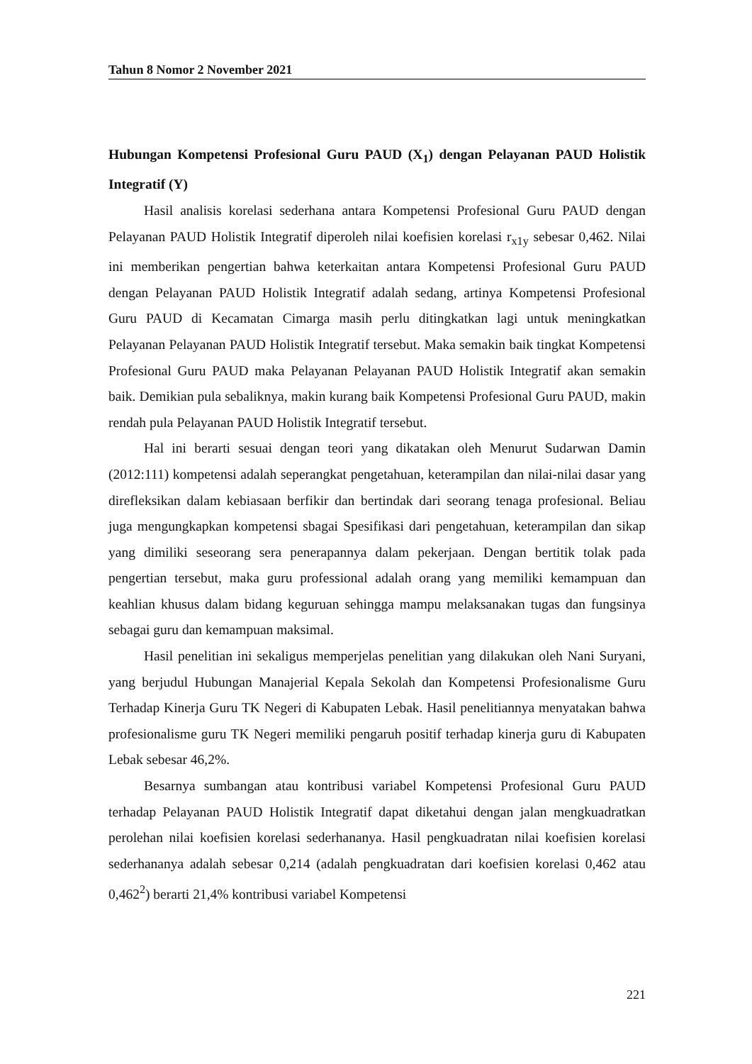Tahun 8 Nomor 2 November 2021
Hubungan Kompetensi Profesional Guru PAUD (X<sub>1</sub>) dengan Pelayanan PAUD Holistik Integratif (Y)
Hasil analisis korelasi sederhana antara Kompetensi Profesional Guru PAUD dengan Pelayanan PAUD Holistik Integratif diperoleh nilai koefisien korelasi r<sub>x1y</sub> sebesar 0,462. Nilai ini memberikan pengertian bahwa keterkaitan antara Kompetensi Profesional Guru PAUD dengan Pelayanan PAUD Holistik Integratif adalah sedang, artinya Kompetensi Profesional Guru PAUD di Kecamatan Cimarga masih perlu ditingkatkan lagi untuk meningkatkan Pelayanan Pelayanan PAUD Holistik Integratif tersebut. Maka semakin baik tingkat Kompetensi Profesional Guru PAUD maka Pelayanan Pelayanan PAUD Holistik Integratif akan semakin baik. Demikian pula sebaliknya, makin kurang baik Kompetensi Profesional Guru PAUD, makin rendah pula Pelayanan PAUD Holistik Integratif tersebut.
Hal ini berarti sesuai dengan teori yang dikatakan oleh Menurut Sudarwan Damin (2012:111) kompetensi adalah seperangkat pengetahuan, keterampilan dan nilai-nilai dasar yang direfleksikan dalam kebiasaan berfikir dan bertindak dari seorang tenaga profesional. Beliau juga mengungkapkan kompetensi sbagai Spesifikasi dari pengetahuan, keterampilan dan sikap yang dimiliki seseorang sera penerapannya dalam pekerjaan. Dengan bertitik tolak pada pengertian tersebut, maka guru professional adalah orang yang memiliki kemampuan dan keahlian khusus dalam bidang keguruan sehingga mampu melaksanakan tugas dan fungsinya sebagai guru dan kemampuan maksimal.
Hasil penelitian ini sekaligus memperjelas penelitian yang dilakukan oleh Nani Suryani, yang berjudul Hubungan Manajerial Kepala Sekolah dan Kompetensi Profesionalisme Guru Terhadap Kinerja Guru TK Negeri di Kabupaten Lebak. Hasil penelitiannya menyatakan bahwa profesionalisme guru TK Negeri memiliki pengaruh positif terhadap kinerja guru di Kabupaten Lebak sebesar 46,2%.
Besarnya sumbangan atau kontribusi variabel Kompetensi Profesional Guru PAUD terhadap Pelayanan PAUD Holistik Integratif dapat diketahui dengan jalan mengkuadratkan perolehan nilai koefisien korelasi sederhananya. Hasil pengkuadratan nilai koefisien korelasi sederhananya adalah sebesar 0,214 (adalah pengkuadratan dari koefisien korelasi 0,462 atau 0,462<sup>2</sup>) berarti 21,4% kontribusi variabel Kompetensi
221